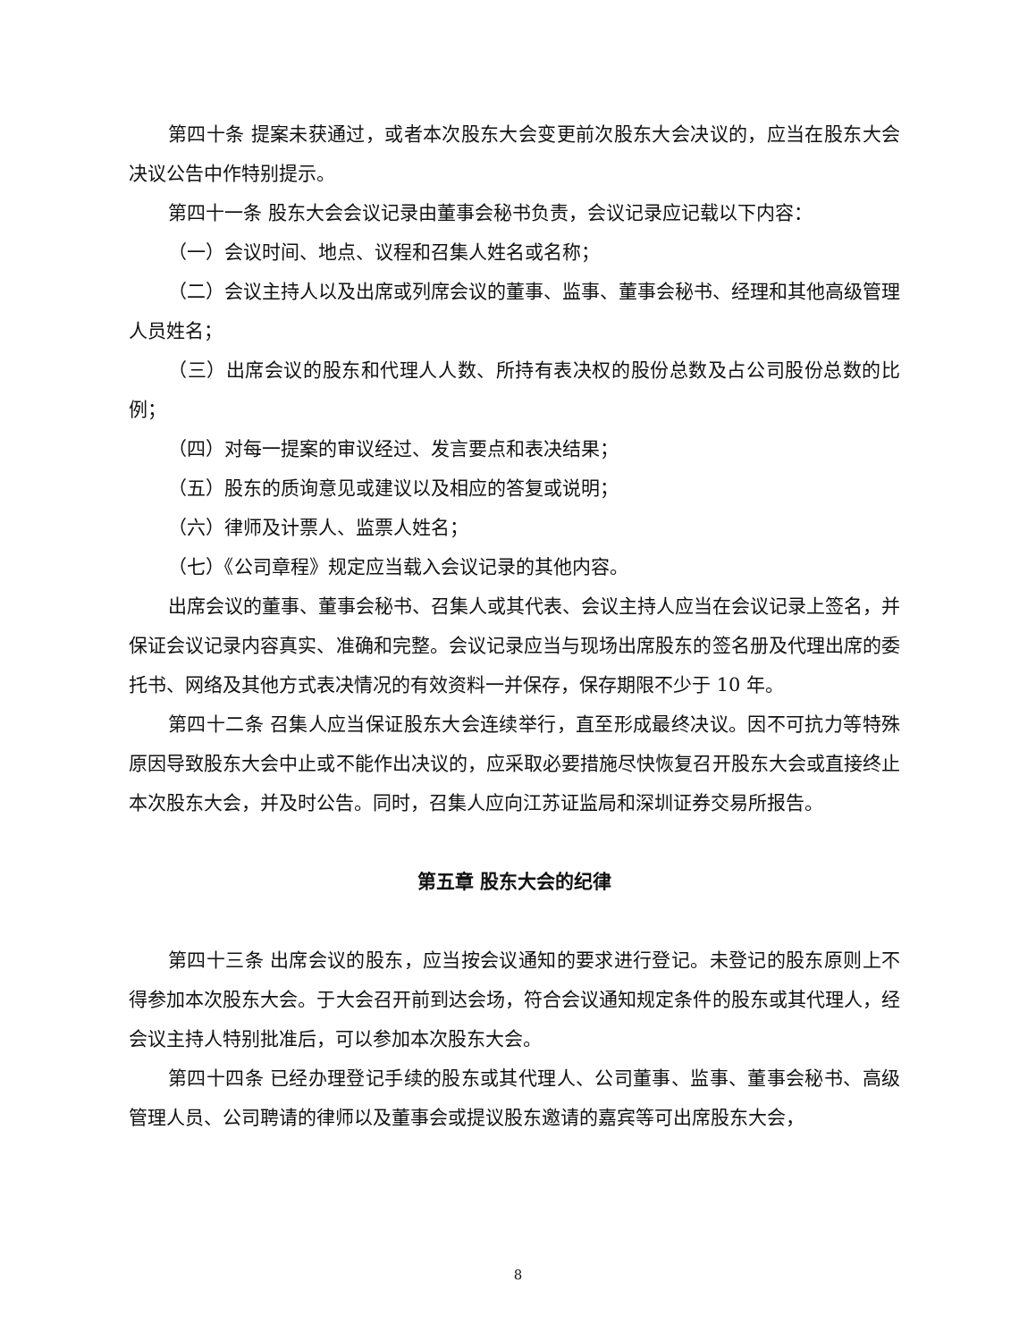第四十条 提案未获通过，或者本次股东大会变更前次股东大会决议的，应当在股东大会决议公告中作特别提示。
第四十一条 股东大会会议记录由董事会秘书负责，会议记录应记载以下内容：
（一）会议时间、地点、议程和召集人姓名或名称；
（二）会议主持人以及出席或列席会议的董事、监事、董事会秘书、经理和其他高级管理人员姓名；
（三）出席会议的股东和代理人人数、所持有表决权的股份总数及占公司股份总数的比例；
（四）对每一提案的审议经过、发言要点和表决结果；
（五）股东的质询意见或建议以及相应的答复或说明；
（六）律师及计票人、监票人姓名；
（七）《公司章程》规定应当载入会议记录的其他内容。
出席会议的董事、董事会秘书、召集人或其代表、会议主持人应当在会议记录上签名，并保证会议记录内容真实、准确和完整。会议记录应当与现场出席股东的签名册及代理出席的委托书、网络及其他方式表决情况的有效资料一并保存，保存期限不少于 10 年。
第四十二条 召集人应当保证股东大会连续举行，直至形成最终决议。因不可抗力等特殊原因导致股东大会中止或不能作出决议的，应采取必要措施尽快恢复召开股东大会或直接终止本次股东大会，并及时公告。同时，召集人应向江苏证监局和深圳证券交易所报告。
第五章 股东大会的纪律
第四十三条 出席会议的股东，应当按会议通知的要求进行登记。未登记的股东原则上不得参加本次股东大会。于大会召开前到达会场，符合会议通知规定条件的股东或其代理人，经会议主持人特别批准后，可以参加本次股东大会。
第四十四条 已经办理登记手续的股东或其代理人、公司董事、监事、董事会秘书、高级管理人员、公司聘请的律师以及董事会或提议股东邀请的嘉宾等可出席股东大会，
8